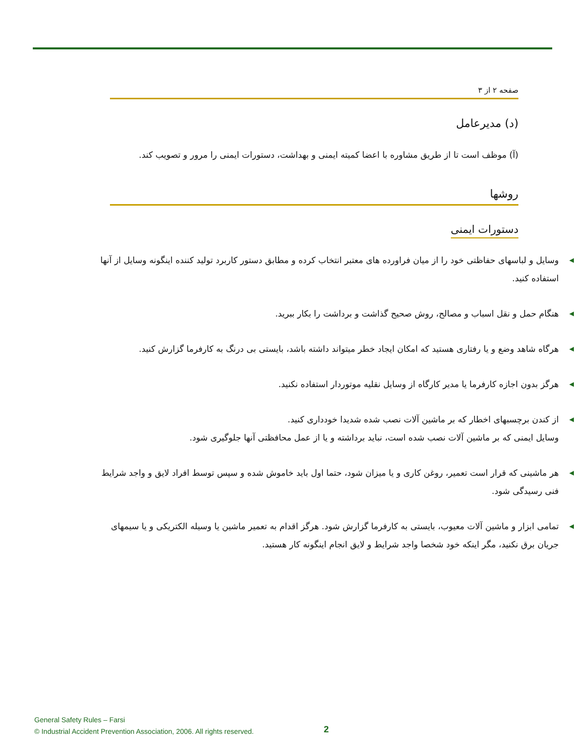صفحه ۲ از ۳
(د) مدیرعامل
(آ) موظف است تا از طریق مشاوره با اعضا کمیته ایمنی و بهداشت، دستورات ایمنی را مرور و تصویب کند.
روشها
دستورات ایمنی
◀ وسایل و لباسهای حفاظتی خود را از میان فراورده های معتبر انتخاب کرده و مطابق دستور کاربرد تولید کننده اینگونه وسایل از آنها استفاده کنید.
◀ هنگام حمل و نقل اسباب و مصالح، روش صحیح گذاشت و برداشت را بکار ببرید.
◀ هرگاه شاهد وضع و یا رفتاری هستید که امکان ایجاد خطر میتواند داشته باشد، بایستی بی درنگ به کارفرما گزارش کنید.
◀ هرگز بدون اجازه کارفرما یا مدیر کارگاه از وسایل نقلیه موتوردار استفاده نکنید.
◀ از کندن برچسبهای اخطار که بر ماشین آلات نصب شده شدیدا خودداری کنید.
وسایل ایمنی که بر ماشین آلات نصب شده است، نباید برداشته و یا از عمل محافظتی آنها جلوگیری شود.
◀ هر ماشینی که قرار است تعمیر، روغن کاری و یا میزان شود، حتما اول باید خاموش شده و سپس توسط افراد لایق و واجد شرایط فنی رسیدگی شود.
◀ تمامی ابزار و ماشین آلات معیوب، بایستی به کارفرما گزارش شود. هرگز اقدام به تعمیر ماشین یا وسیله الکتریکی و یا سیمهای جریان برق نکنید، مگر اینکه خود شخصا واجد شرایط و لایق انجام اینگونه کار هستید.
General Safety Rules – Farsi
© Industrial Accident Prevention Association, 2006. All rights reserved.
2